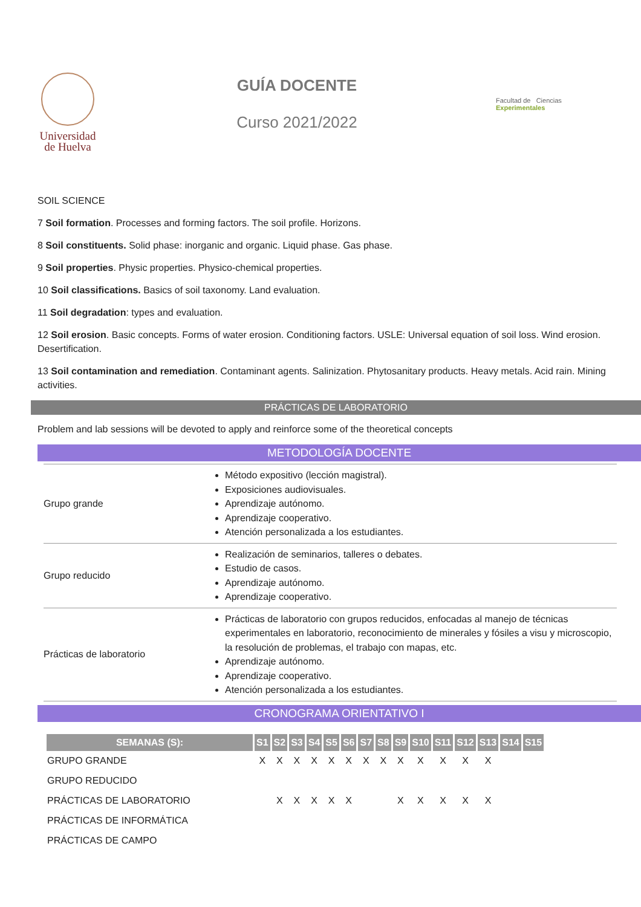Universidad
de Huelva
GUÍA DOCENTE
Curso 2021/2022
Facultad de Ciencias Experimentales
SOIL SCIENCE
7 Soil formation. Processes and forming factors. The soil profile. Horizons.
8 Soil constituents. Solid phase: inorganic and organic. Liquid phase. Gas phase.
9 Soil properties. Physic properties. Physico-chemical properties.
10 Soil classifications. Basics of soil taxonomy. Land evaluation.
11 Soil degradation: types and evaluation.
12 Soil erosion. Basic concepts. Forms of water erosion. Conditioning factors. USLE: Universal equation of soil loss. Wind erosion. Desertification.
13 Soil contamination and remediation. Contaminant agents. Salinization. Phytosanitary products. Heavy metals. Acid rain. Mining activities.
PRÁCTICAS DE LABORATORIO
Problem and lab sessions will be devoted to apply and reinforce some of the theoretical concepts
METODOLOGÍA DOCENTE
| Grupo grande | Método expositivo (lección magistral). Exposiciones audiovisuales. Aprendizaje autónomo. Aprendizaje cooperativo. Atención personalizada a los estudiantes. |
| Grupo reducido | Realización de seminarios, talleres o debates. Estudio de casos. Aprendizaje autónomo. Aprendizaje cooperativo. |
| Prácticas de laboratorio | Prácticas de laboratorio con grupos reducidos, enfocadas al manejo de técnicas experimentales en laboratorio, reconocimiento de minerales y fósiles a visu y microscopio, la resolución de problemas, el trabajo con mapas, etc. Aprendizaje autónomo. Aprendizaje cooperativo. Atención personalizada a los estudiantes. |
CRONOGRAMA ORIENTATIVO I
| SEMANAS (S): | S1 | S2 | S3 | S4 | S5 | S6 | S7 | S8 | S9 | S10 | S11 | S12 | S13 | S14 | S15 |
| --- | --- | --- | --- | --- | --- | --- | --- | --- | --- | --- | --- | --- | --- | --- | --- |
| GRUPO GRANDE | X | X | X | X | X | X | X | X | X | X | X | X | X | | |
| GRUPO REDUCIDO | | | | | | | | | | | | | | | |
| PRÁCTICAS DE LABORATORIO | | X | X | X | X | X | | | X | X | X | X | X | | |
| PRÁCTICAS DE INFORMÁTICA | | | | | | | | | | | | | | | |
| PRÁCTICAS DE CAMPO | | | | | | | | | | | | | | | |